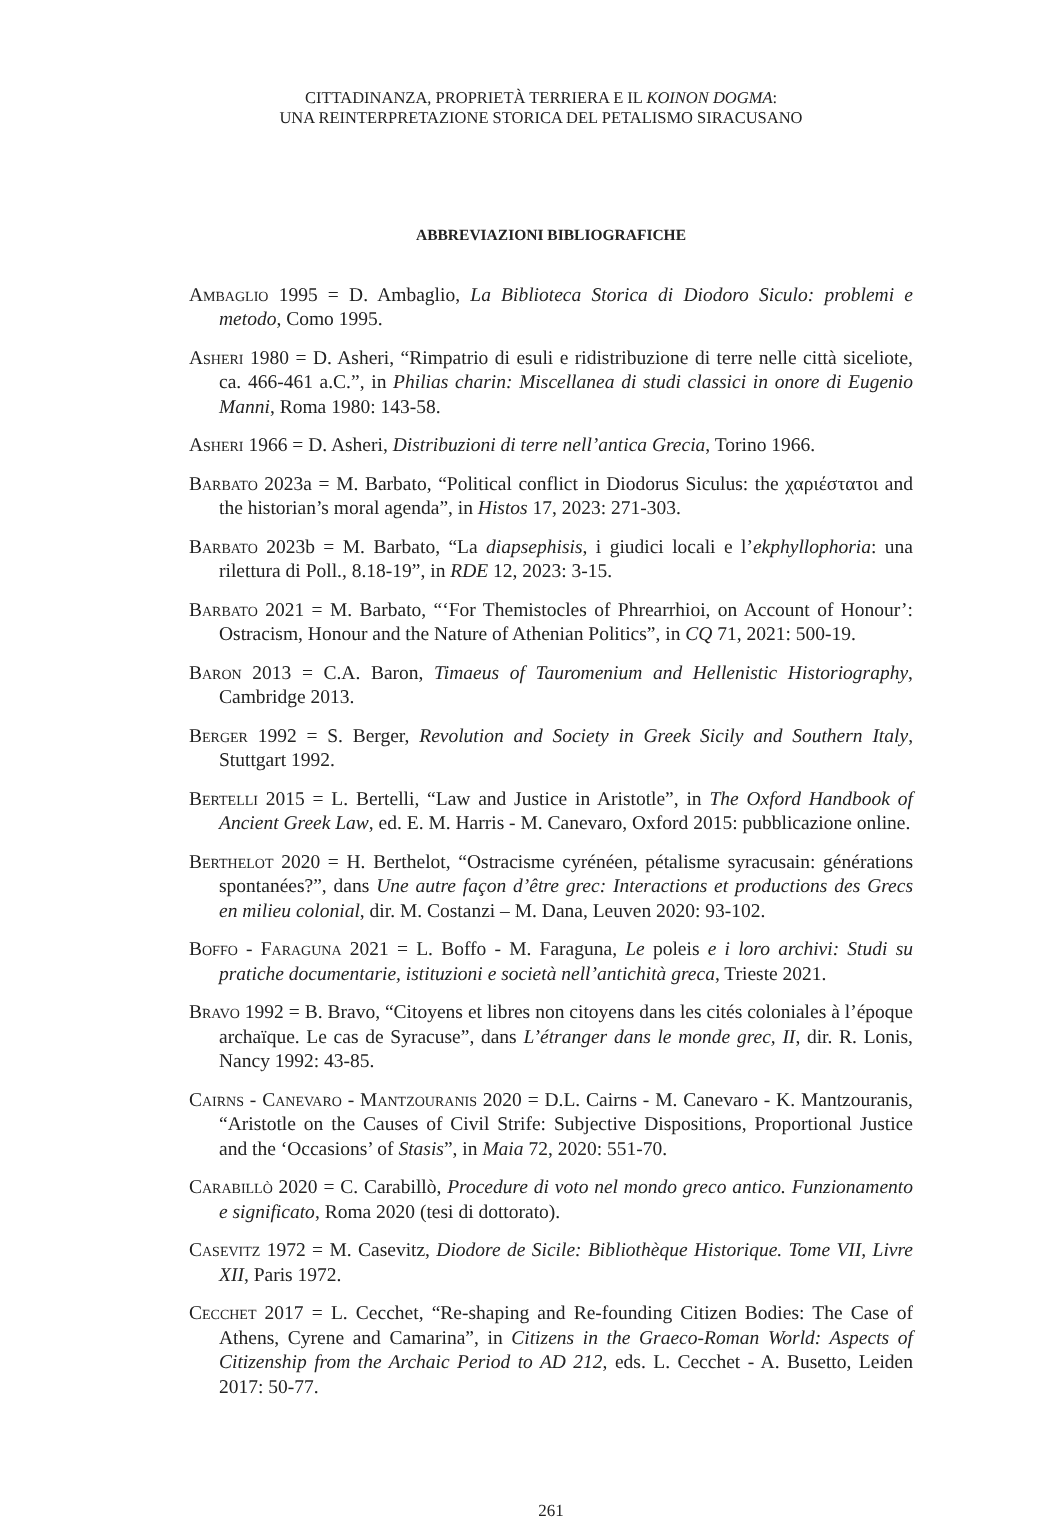CITTADINANZA, PROPRIETÀ TERRIERA E IL KOINON DOGMA:
UNA REINTERPRETAZIONE STORICA DEL PETALISMO SIRACUSANO
ABBREVIAZIONI BIBLIOGRAFICHE
Ambaglio 1995 = D. Ambaglio, La Biblioteca Storica di Diodoro Siculo: problemi e metodo, Como 1995.
Asheri 1980 = D. Asheri, “Rimpatrio di esuli e ridistribuzione di terre nelle città siceliote, ca. 466-461 a.C.”, in Philias charin: Miscellanea di studi classici in onore di Eugenio Manni, Roma 1980: 143-58.
Asheri 1966 = D. Asheri, Distribuzioni di terre nell’antica Grecia, Torino 1966.
Barbato 2023a = M. Barbato, “Political conflict in Diodorus Siculus: the χαριέστατοι and the historian’s moral agenda”, in Histos 17, 2023: 271-303.
Barbato 2023b = M. Barbato, “La diapsephisis, i giudici locali e l’ekphyllophoria: una rilettura di Poll., 8.18-19”, in RDE 12, 2023: 3-15.
Barbato 2021 = M. Barbato, “‘For Themistocles of Phrearrhioi, on Account of Honour’: Ostracism, Honour and the Nature of Athenian Politics”, in CQ 71, 2021: 500-19.
Baron 2013 = C.A. Baron, Timaeus of Tauromenium and Hellenistic Historiography, Cambridge 2013.
Berger 1992 = S. Berger, Revolution and Society in Greek Sicily and Southern Italy, Stuttgart 1992.
Bertelli 2015 = L. Bertelli, “Law and Justice in Aristotle”, in The Oxford Handbook of Ancient Greek Law, ed. E. M. Harris - M. Canevaro, Oxford 2015: pubblicazione online.
Berthelot 2020 = H. Berthelot, “Ostracisme cyrénéen, pétalisme syracusain: générations spontanées?”, dans Une autre façon d’être grec: Interactions et productions des Grecs en milieu colonial, dir. M. Costanzi – M. Dana, Leuven 2020: 93-102.
Boffo - Faraguna 2021 = L. Boffo - M. Faraguna, Le poleis e i loro archivi: Studi su pratiche documentarie, istituzioni e società nell’antichità greca, Trieste 2021.
Bravo 1992 = B. Bravo, “Citoyens et libres non citoyens dans les cités coloniales à l’époque archaïque. Le cas de Syracuse”, dans L’étranger dans le monde grec, II, dir. R. Lonis, Nancy 1992: 43-85.
Cairns - Canevaro - Mantzouranis 2020 = D.L. Cairns - M. Canevaro - K. Mantzouranis, “Aristotle on the Causes of Civil Strife: Subjective Dispositions, Proportional Justice and the ‘Occasions’ of Stasis”, in Maia 72, 2020: 551-70.
Carabillò 2020 = C. Carabillò, Procedure di voto nel mondo greco antico. Funzionamento e significato, Roma 2020 (tesi di dottorato).
Casevitz 1972 = M. Casevitz, Diodore de Sicile: Bibliothèque Historique. Tome VII, Livre XII, Paris 1972.
Cecchet 2017 = L. Cecchet, “Re-shaping and Re-founding Citizen Bodies: The Case of Athens, Cyrene and Camarina”, in Citizens in the Graeco-Roman World: Aspects of Citizenship from the Archaic Period to AD 212, eds. L. Cecchet - A. Busetto, Leiden 2017: 50-77.
261